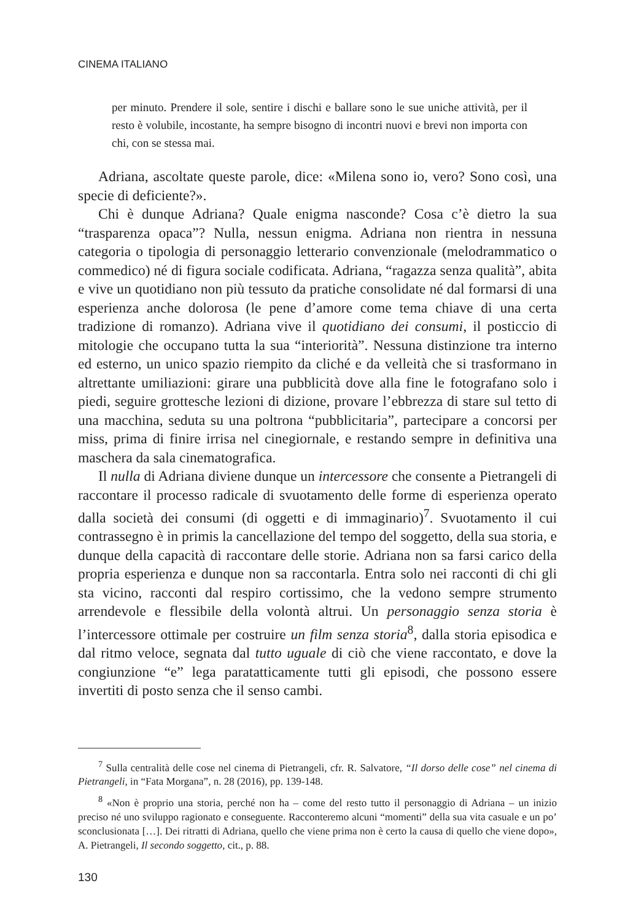CINEMA ITALIANO
per minuto. Prendere il sole, sentire i dischi e ballare sono le sue uniche attività, per il resto è volubile, incostante, ha sempre bisogno di incontri nuovi e brevi non importa con chi, con se stessa mai.
Adriana, ascoltate queste parole, dice: «Milena sono io, vero? Sono così, una specie di deficiente?».
Chi è dunque Adriana? Quale enigma nasconde? Cosa c’è dietro la sua “trasparenza opaca”? Nulla, nessun enigma. Adriana non rientra in nessuna categoria o tipologia di personaggio letterario convenzionale (melodrammatico o commedico) né di figura sociale codificata. Adriana, “ragazza senza qualità”, abita e vive un quotidiano non più tessuto da pratiche consolidate né dal formarsi di una esperienza anche dolorosa (le pene d’amore come tema chiave di una certa tradizione di romanzo). Adriana vive il quotidiano dei consumi, il posticcio di mitologie che occupano tutta la sua “interiorità”. Nessuna distinzione tra interno ed esterno, un unico spazio riempito da cliché e da velleità che si trasformano in altrettante umiliazioni: girare una pubblicità dove alla fine le fotografano solo i piedi, seguire grottesche lezioni di dizione, provare l’ebbrezza di stare sul tetto di una macchina, seduta su una poltrona “pubblicitaria”, partecipare a concorsi per miss, prima di finire irrisa nel cinegiornale, e restando sempre in definitiva una maschera da sala cinematografica.
Il nulla di Adriana diviene dunque un intercessore che consente a Pietrangeli di raccontare il processo radicale di svuotamento delle forme di esperienza operato dalla società dei consumi (di oggetti e di immaginario)<sup>7</sup>. Svuotamento il cui contrassegno è in primis la cancellazione del tempo del soggetto, della sua storia, e dunque della capacità di raccontare delle storie. Adriana non sa farsi carico della propria esperienza e dunque non sa raccontarla. Entra solo nei racconti di chi gli sta vicino, racconti dal respiro cortissimo, che la vedono sempre strumento arrendevole e flessibile della volontà altrui. Un personaggio senza storia è l’intercessore ottimale per costruire un film senza storia<sup>8</sup>, dalla storia episodica e dal ritmo veloce, segnata dal tutto uguale di ciò che viene raccontato, e dove la congiunzione “e” lega paratatticamente tutti gli episodi, che possono essere invertiti di posto senza che il senso cambi.
<sup>7</sup> Sulla centralità delle cose nel cinema di Pietrangeli, cfr. R. Salvatore, “Il dorso delle cose” nel cinema di Pietrangeli, in “Fata Morgana”, n. 28 (2016), pp. 139-148.
<sup>8</sup> «Non è proprio una storia, perché non ha – come del resto tutto il personaggio di Adriana – un inizio preciso né uno sviluppo ragionato e conseguente. Racconteremo alcuni “momenti” della sua vita casuale e un po’ sconclusionata […]. Dei ritratti di Adriana, quello che viene prima non è certo la causa di quello che viene dopo», A. Pietrangeli, Il secondo soggetto, cit., p. 88.
130